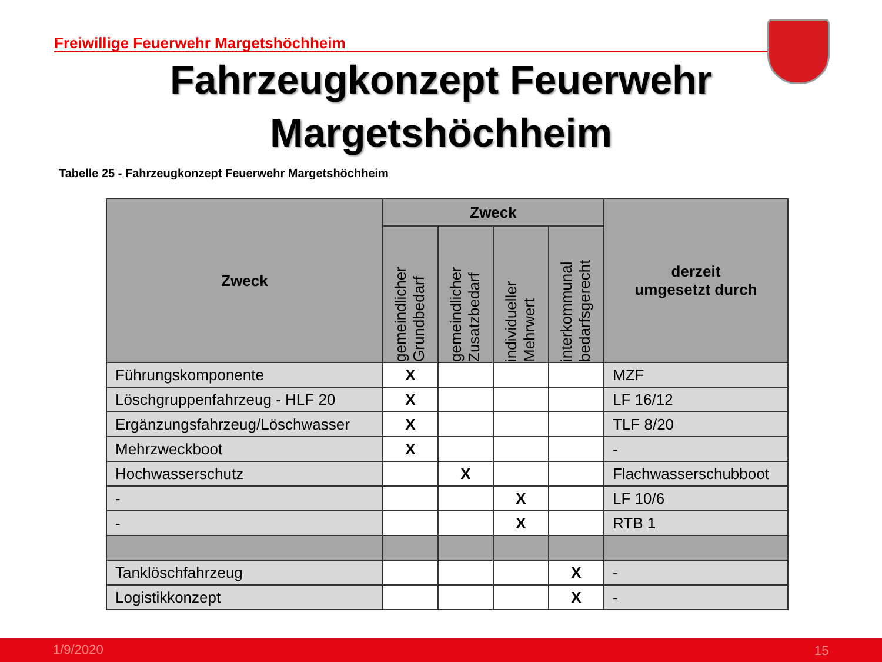Freiwillige Feuerwehr Margetshöchheim
Fahrzeugkonzept Feuerwehr
Margetshöchheim
Tabelle 25 - Fahrzeugkonzept Feuerwehr Margetshöchheim
| Zweck | Zweck | | | | derzeit umgesetzt durch |
| --- | --- | --- | --- | --- | --- |
| | gemeindlicher Grundbedarf | gemeindlicher Zusatzbedarf | individueller Mehrwert | interkommunal bedarfsgerecht | |
| Führungskomponente | X | | | | MZF |
| Löschgruppenfahrzeug - HLF 20 | X | | | | LF 16/12 |
| Ergänzungsfahrzeug/Löschwasser | X | | | | TLF 8/20 |
| Mehrzweckboot | X | | | | - |
| Hochwasserschutz | | X | | | Flachwasserschubboot |
| - | | | X | | LF 10/6 |
| - | | | X | | RTB 1 |
| Tanklöschfahrzeug | | | | X | - |
| Logistikkonzept | | | | X | - |
1/9/2020 15